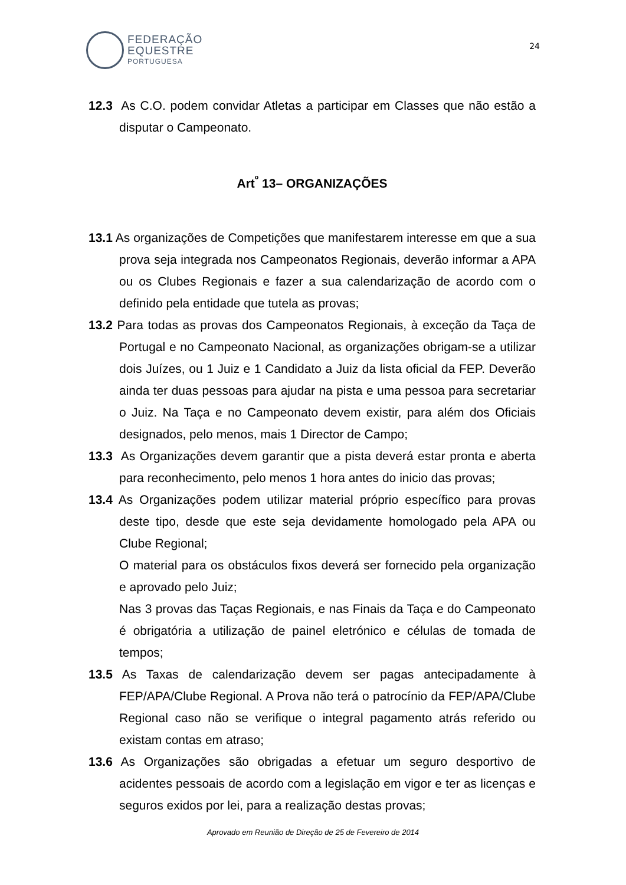FEDERAÇÃO
EQUESTRE
PORTUGUESA
24
12.3 As C.O. podem convidar Atletas a participar em Classes que não estão a disputar o Campeonato.
Art<sup>º</sup> 13– ORGANIZAÇÕES
13.1 As organizações de Competições que manifestarem interesse em que a sua prova seja integrada nos Campeonatos Regionais, deverão informar a APA ou os Clubes Regionais e fazer a sua calendarização de acordo com o definido pela entidade que tutela as provas;
13.2 Para todas as provas dos Campeonatos Regionais, à exceção da Taça de Portugal e no Campeonato Nacional, as organizações obrigam-se a utilizar dois Juízes, ou 1 Juiz e 1 Candidato a Juiz da lista oficial da FEP. Deverão ainda ter duas pessoas para ajudar na pista e uma pessoa para secretariar o Juiz. Na Taça e no Campeonato devem existir, para além dos Oficiais designados, pelo menos, mais 1 Director de Campo;
13.3 As Organizações devem garantir que a pista deverá estar pronta e aberta para reconhecimento, pelo menos 1 hora antes do inicio das provas;
13.4 As Organizações podem utilizar material próprio específico para provas deste tipo, desde que este seja devidamente homologado pela APA ou Clube Regional;
O material para os obstáculos fixos deverá ser fornecido pela organização e aprovado pelo Juiz;
Nas 3 provas das Taças Regionais, e nas Finais da Taça e do Campeonato é obrigatória a utilização de painel eletrónico e células de tomada de tempos;
13.5 As Taxas de calendarização devem ser pagas antecipadamente à FEP/APA/Clube Regional. A Prova não terá o patrocínio da FEP/APA/Clube Regional caso não se verifique o integral pagamento atrás referido ou existam contas em atraso;
13.6 As Organizações são obrigadas a efetuar um seguro desportivo de acidentes pessoais de acordo com a legislação em vigor e ter as licenças e seguros exidos por lei, para a realização destas provas;
Aprovado em Reunião de Direção de 25 de Fevereiro de 2014